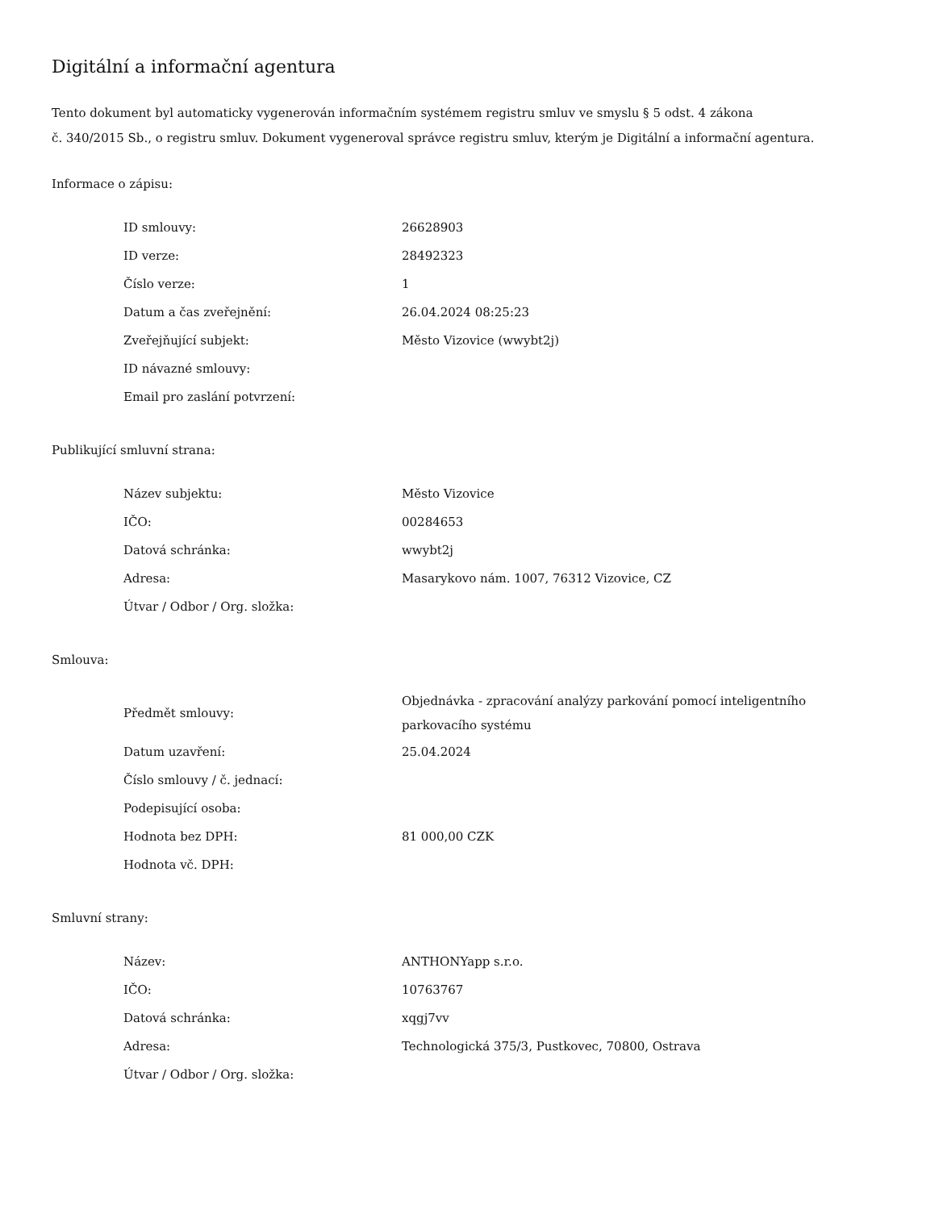Digitální a informační agentura
Tento dokument byl automaticky vygenerován informačním systémem registru smluv ve smyslu § 5 odst. 4 zákona
č. 340/2015 Sb., o registru smluv. Dokument vygeneroval správce registru smluv, kterým je Digitální a informační agentura.
Informace o zápisu:
| ID smlouvy: | 26628903 |
| ID verze: | 28492323 |
| Číslo verze: | 1 |
| Datum a čas zveřejnění: | 26.04.2024 08:25:23 |
| Zveřejňující subjekt: | Město Vizovice (wwybt2j) |
| ID návazné smlouvy: | |
| Email pro zaslání potvrzení: | |
Publikující smluvní strana:
| Název subjektu: | Město Vizovice |
| IČO: | 00284653 |
| Datová schránka: | wwybt2j |
| Adresa: | Masarykovo nám. 1007, 76312 Vizovice, CZ |
| Útvar / Odbor / Org. složka: | |
Smlouva:
| Předmět smlouvy: | Objednávka - zpracování analýzy parkování pomocí inteligentního parkovacího systému |
| Datum uzavření: | 25.04.2024 |
| Číslo smlouvy / č. jednací: | |
| Podepisující osoba: | |
| Hodnota bez DPH: | 81 000,00 CZK |
| Hodnota vč. DPH: | |
Smluvní strany:
| Název: | ANTHONYapp s.r.o. |
| IČO: | 10763767 |
| Datová schránka: | xqgj7vv |
| Adresa: | Technologická 375/3, Pustkovec, 70800, Ostrava |
| Útvar / Odbor / Org. složka: | |